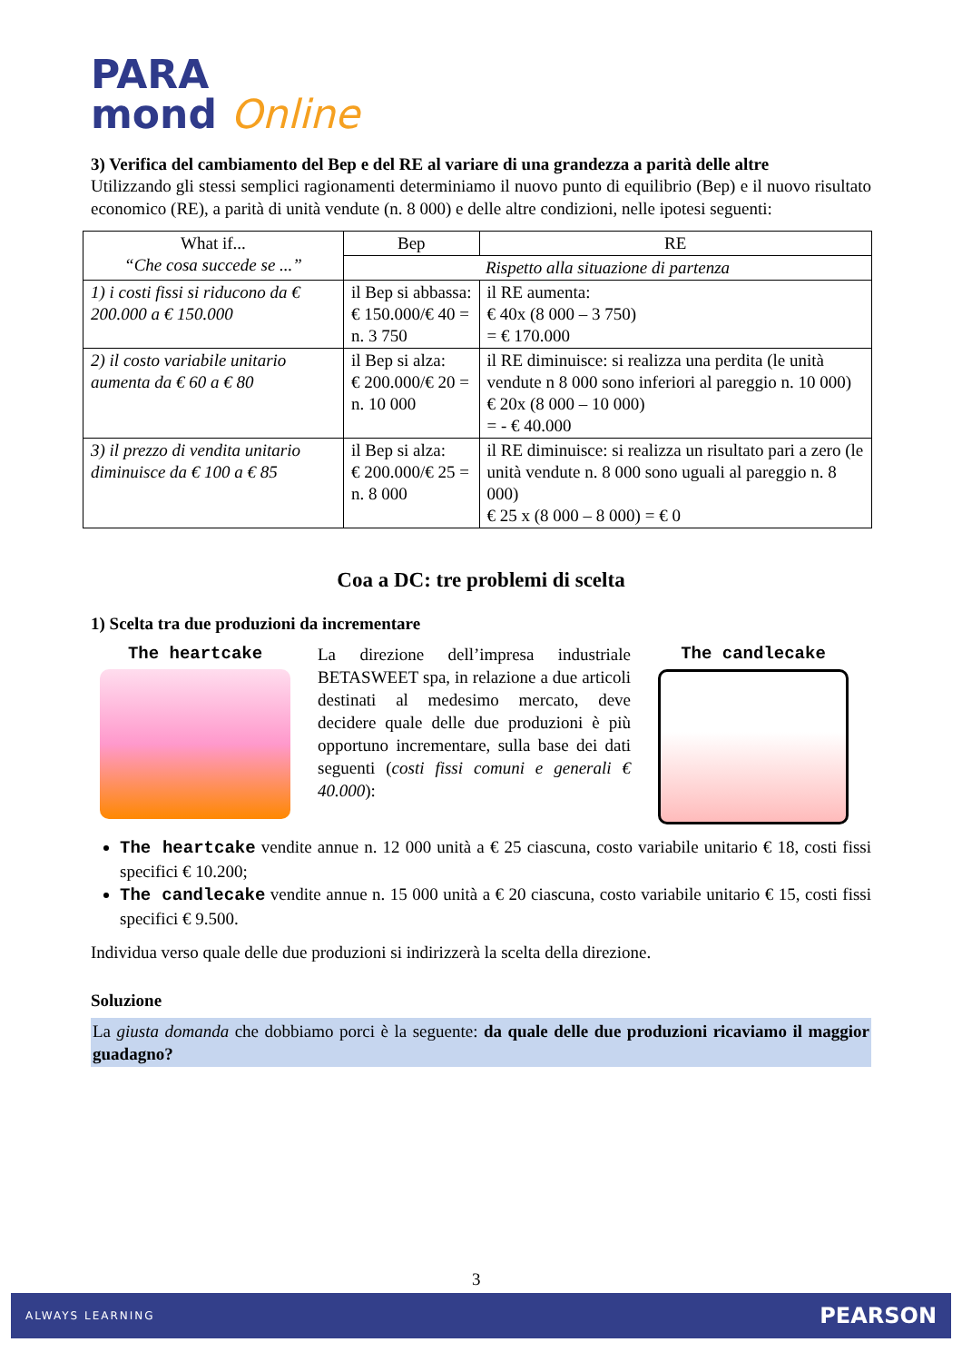PARA
mond Online
3) Verifica del cambiamento del Bep e del RE al variare di una grandezza a parità delle altre
Utilizzando gli stessi semplici ragionamenti determiniamo il nuovo punto di equilibrio (Bep) e il nuovo risultato economico (RE), a parità di unità vendute (n. 8 000) e delle altre condizioni, nelle ipotesi seguenti:
| What if... “Che cosa succede se ...” | Bep | RE |
| --- | --- | --- |
| | Rispetto alla situazione di partenza | |
| 1) i costi fissi si riducono da € 200.000 a € 150.000 | il Bep si abbassa: € 150.000/€ 40 = n. 3 750 | il RE aumenta: € 40x (8 000 – 3 750) = € 170.000 |
| 2) il costo variabile unitario aumenta da € 60 a € 80 | il Bep si alza: € 200.000/€ 20 = n. 10 000 | il RE diminuisce: si realizza una perdita (le unità vendute n 8 000 sono inferiori al pareggio n. 10 000) € 20x (8 000 – 10 000) = - € 40.000 |
| 3) il prezzo di vendita unitario diminuisce da € 100 a € 85 | il Bep si alza: € 200.000/€ 25 = n. 8 000 | il RE diminuisce: si realizza un risultato pari a zero (le unità vendute n. 8 000 sono uguali al pareggio n. 8 000) € 25 x (8 000 – 8 000) = € 0 |
Coa a DC: tre problemi di scelta
1) Scelta tra due produzioni da incrementare
The heartcake
La direzione dell’impresa industriale BETASWEET spa, in relazione a due articoli destinati al medesimo mercato, deve decidere quale delle due produzioni è più opportuno incrementare, sulla base dei dati seguenti (costi fissi comuni e generali € 40.000):
The candlecake
The heartcake vendite annue n. 12 000 unità a € 25 ciascuna, costo variabile unitario € 18, costi fissi specifici € 10.200;
The candlecake vendite annue n. 15 000 unità a € 20 ciascuna, costo variabile unitario € 15, costi fissi specifici € 9.500.
Individua verso quale delle due produzioni si indirizzerà la scelta della direzione.
Soluzione
La giusta domanda che dobbiamo porci è la seguente: da quale delle due produzioni ricaviamo il maggior guadagno?
3
ALWAYS LEARNING PEARSON